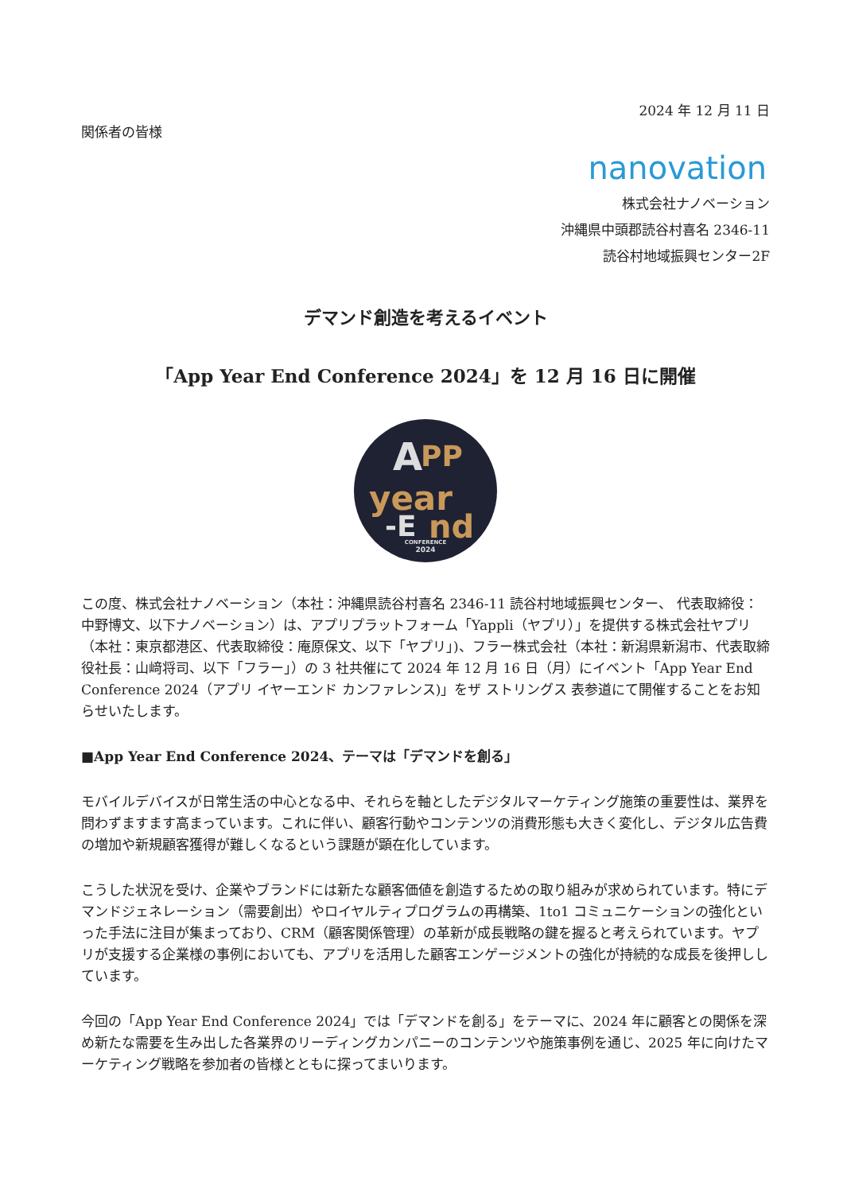2024 年 12 月 11 日
関係者の皆様
nanovation
株式会社ナノベーション
沖縄県中頭郡読谷村喜名 2346-11
読谷村地域振興センター2F
デマンド創造を考えるイベント
「App Year End Conference 2024」を 12 月 16 日に開催
A
PP
year
-E
nd
CONFERENCE
2024
この度、株式会社ナノベーション（本社：沖縄県読谷村喜名 2346-11 読谷村地域振興センター、 代表取締役：中野博文、以下ナノベーション）は、アプリプラットフォーム「Yappli（ヤプリ）」を提供する株式会社ヤプリ（本社：東京都港区、代表取締役：庵原保文、以下「ヤプリ」)、フラー株式会社（本社：新潟県新潟市、代表取締役社長：山﨑将司、以下「フラー」）の 3 社共催にて 2024 年 12 月 16 日（月）にイベント「App Year End Conference 2024（アプリ イヤーエンド カンファレンス)」をザ ストリングス 表参道にて開催することをお知らせいたします。
■App Year End Conference 2024、テーマは「デマンドを創る」
モバイルデバイスが日常生活の中心となる中、それらを軸としたデジタルマーケティング施策の重要性は、業界を問わずますます高まっています。これに伴い、顧客行動やコンテンツの消費形態も大きく変化し、デジタル広告費の増加や新規顧客獲得が難しくなるという課題が顕在化しています。
こうした状況を受け、企業やブランドには新たな顧客価値を創造するための取り組みが求められています。特にデマンドジェネレーション（需要創出）やロイヤルティプログラムの再構築、1to1 コミュニケーションの強化といった手法に注目が集まっており、CRM（顧客関係管理）の革新が成長戦略の鍵を握ると考えられています。ヤプリが支援する企業様の事例においても、アプリを活用した顧客エンゲージメントの強化が持続的な成長を後押ししています。
今回の「App Year End Conference 2024」では「デマンドを創る」をテーマに、2024 年に顧客との関係を深め新たな需要を生み出した各業界のリーディングカンパニーのコンテンツや施策事例を通じ、2025 年に向けたマーケティング戦略を参加者の皆様とともに探ってまいります。